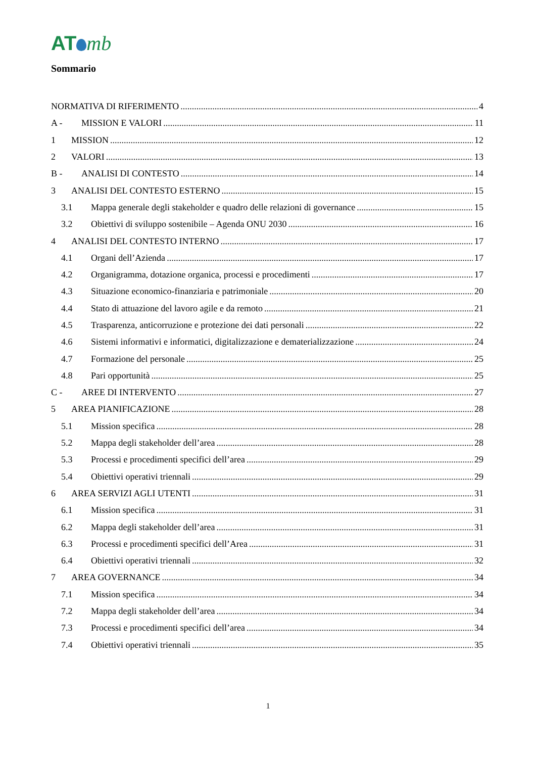AT mb
Sommario
NORMATIVA DI RIFERIMENTO 4
A - MISSION E VALORI 11
1 MISSION 12
2 VALORI 13
B - ANALISI DI CONTESTO 14
3 ANALISI DEL CONTESTO ESTERNO 15
3.1 Mappa generale degli stakeholder e quadro delle relazioni di governance 15
3.2 Obiettivi di sviluppo sostenibile – Agenda ONU 2030 16
4 ANALISI DEL CONTESTO INTERNO 17
4.1 Organi dell’Azienda 17
4.2 Organigramma, dotazione organica, processi e procedimenti 17
4.3 Situazione economico-finanziaria e patrimoniale 20
4.4 Stato di attuazione del lavoro agile e da remoto 21
4.5 Trasparenza, anticorruzione e protezione dei dati personali 22
4.6 Sistemi informativi e informatici, digitalizzazione e dematerializzazione 24
4.7 Formazione del personale 25
4.8 Pari opportunità 25
C - AREE DI INTERVENTO 27
5 AREA PIANIFICAZIONE 28
5.1 Mission specifica 28
5.2 Mappa degli stakeholder dell’area 28
5.3 Processi e procedimenti specifici dell’area 29
5.4 Obiettivi operativi triennali 29
6 AREA SERVIZI AGLI UTENTI 31
6.1 Mission specifica 31
6.2 Mappa degli stakeholder dell’area 31
6.3 Processi e procedimenti specifici dell’Area 31
6.4 Obiettivi operativi triennali 32
7 AREA GOVERNANCE 34
7.1 Mission specifica 34
7.2 Mappa degli stakeholder dell’area 34
7.3 Processi e procedimenti specifici dell’area 34
7.4 Obiettivi operativi triennali 35
1